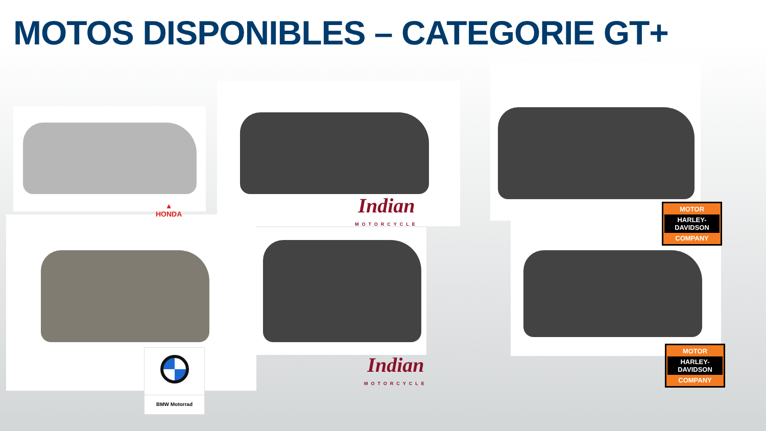MOTOS DISPONIBLES – CATEGORIE GT+
▲
HONDA
Indian
MOTORCYCLE
Indian
MOTORCYCLE
MOTOR
HARLEY-DAVIDSON
COMPANY
MOTOR
HARLEY-DAVIDSON
COMPANY
BMW Motorrad